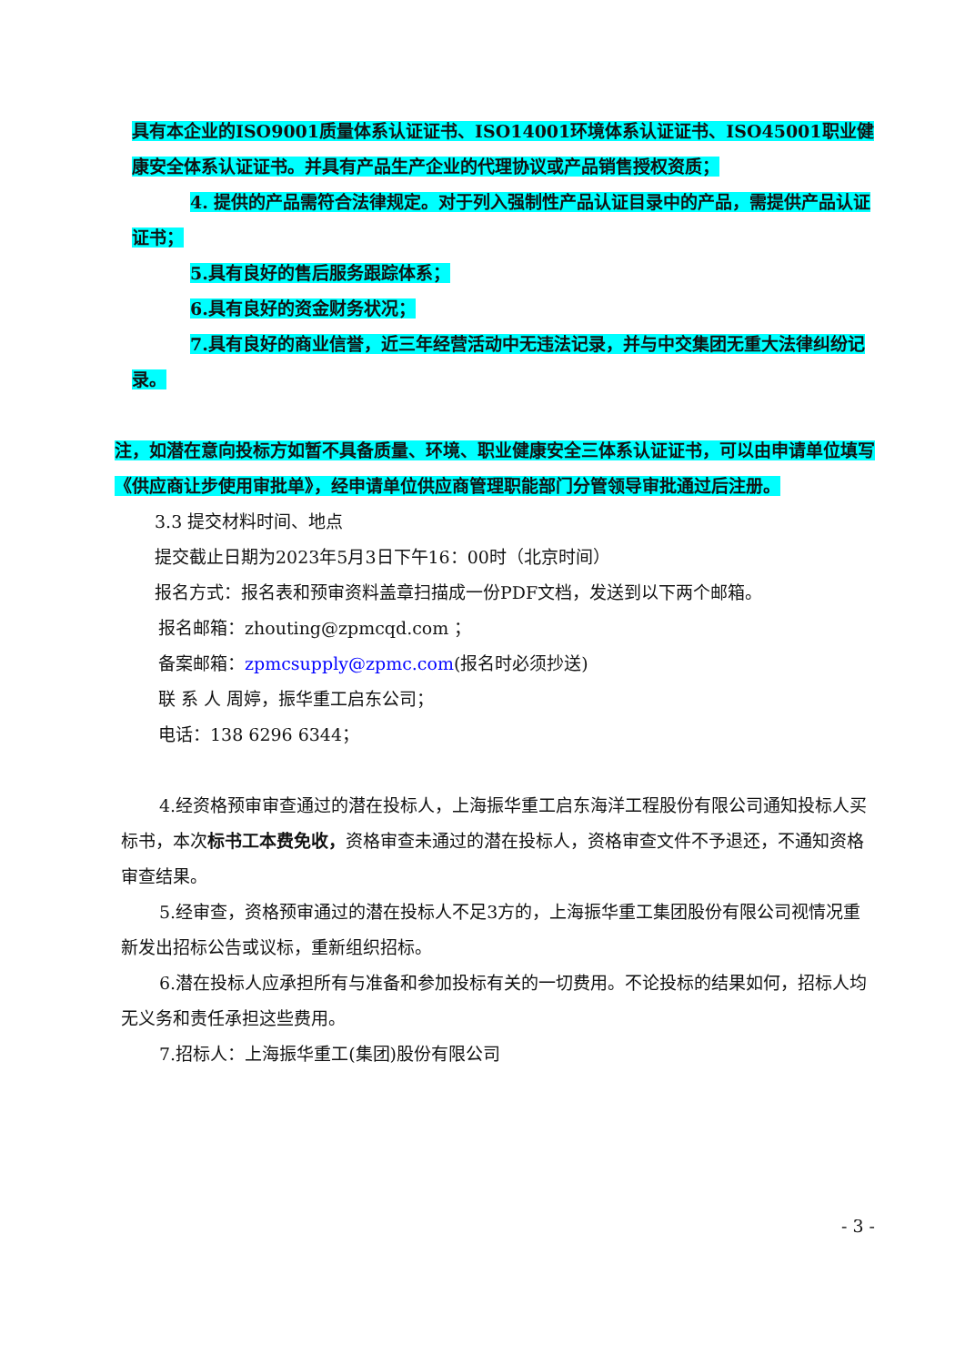具有本企业的ISO9001质量体系认证证书、ISO14001环境体系认证证书、ISO45001职业健康安全体系认证证书。并具有产品生产企业的代理协议或产品销售授权资质；
4. 提供的产品需符合法律规定。对于列入强制性产品认证目录中的产品，需提供产品认证证书；
5.具有良好的售后服务跟踪体系；
6.具有良好的资金财务状况；
7.具有良好的商业信誉，近三年经营活动中无违法记录，并与中交集团无重大法律纠纷记录。
注，如潜在意向投标方如暂不具备质量、环境、职业健康安全三体系认证证书，可以由申请单位填写《供应商让步使用审批单》，经申请单位供应商管理职能部门分管领导审批通过后注册。
3.3 提交材料时间、地点
提交截止日期为2023年5月3日下午16：00时（北京时间）
报名方式：报名表和预审资料盖章扫描成一份PDF文档，发送到以下两个邮箱。
报名邮箱：zhouting@zpmcqd.com ；
备案邮箱：zpmcsupply@zpmc.com(报名时必须抄送)
联 系 人 周婷，振华重工启东公司；
电话：138 6296 6344；
4.经资格预审审查通过的潜在投标人，上海振华重工启东海洋工程股份有限公司通知投标人买标书，本次标书工本费免收，资格审查未通过的潜在投标人，资格审查文件不予退还，不通知资格审查结果。
5.经审查，资格预审通过的潜在投标人不足3方的，上海振华重工集团股份有限公司视情况重新发出招标公告或议标，重新组织招标。
6.潜在投标人应承担所有与准备和参加投标有关的一切费用。不论投标的结果如何，招标人均无义务和责任承担这些费用。
7.招标人：上海振华重工(集团)股份有限公司
- 3 -